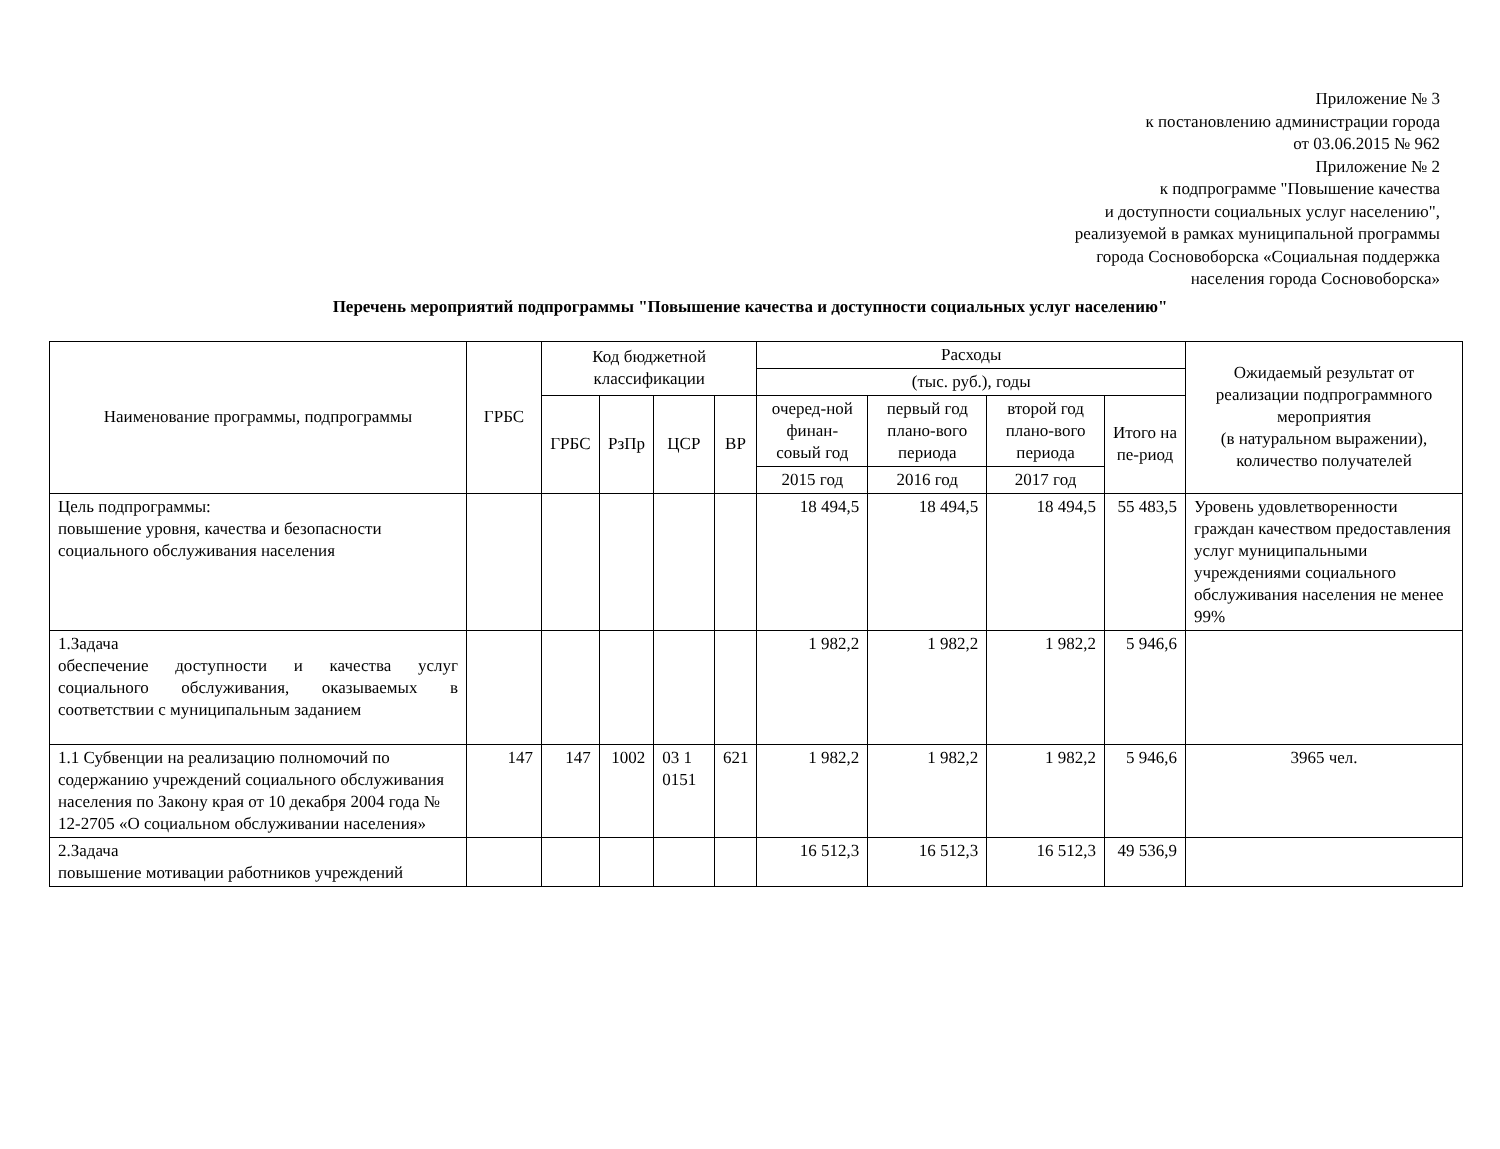Приложение № 3
к постановлению администрации города
от 03.06.2015 № 962
Приложение № 2
к подпрограмме "Повышение качества
и доступности социальных услуг населению",
реализуемой в рамках муниципальной программы
города Сосновоборска «Социальная поддержка
населения города Сосновоборска»
Перечень мероприятий подпрограммы "Повышение качества и доступности социальных услуг населению"
| Наименование программы, подпрограммы | ГРБС | Код бюджетной классификации | | | | Расходы | | | | Ожидаемый результат от реализации подпрограммного мероприятия (в натуральном выражении), количество получателей |
| --- | --- | --- | --- | --- | --- | --- | --- | --- | --- | --- |
| | | | | | | (тыс. руб.), годы | | | | |
| | | ГРБС | РзПр | ЦСР | ВР | очеред-ной финан-совый год | первый год плано-вого периода | второй год плано-вого периода | Итого на пе-риод | |
| | | | | | | 2015 год | 2016 год | 2017 год | | |
| Цель подпрограммы: повышение уровня, качества и безопасности социального обслуживания населения | | | | | | 18 494,5 | 18 494,5 | 18 494,5 | 55 483,5 | Уровень удовлетворенности граждан качеством предоставления услуг муниципальными учреждениями социального обслуживания населения не менее 99% |
| 1.Задача обеспечение доступности и качества услуг социального обслуживания, оказываемых в соответствии с муниципальным заданием | | | | | | 1 982,2 | 1 982,2 | 1 982,2 | 5 946,6 | |
| 1.1 Субвенции на реализацию полномочий по содержанию учреждений социального обслуживания населения по Закону края от 10 декабря 2004 года № 12-2705 «О социальном обслуживании населения» | 147 | 147 | 1002 | 03 1 0151 | 621 | 1 982,2 | 1 982,2 | 1 982,2 | 5 946,6 | 3965 чел. |
| 2.Задача повышение мотивации работников учреждений | | | | | | 16 512,3 | 16 512,3 | 16 512,3 | 49 536,9 | |